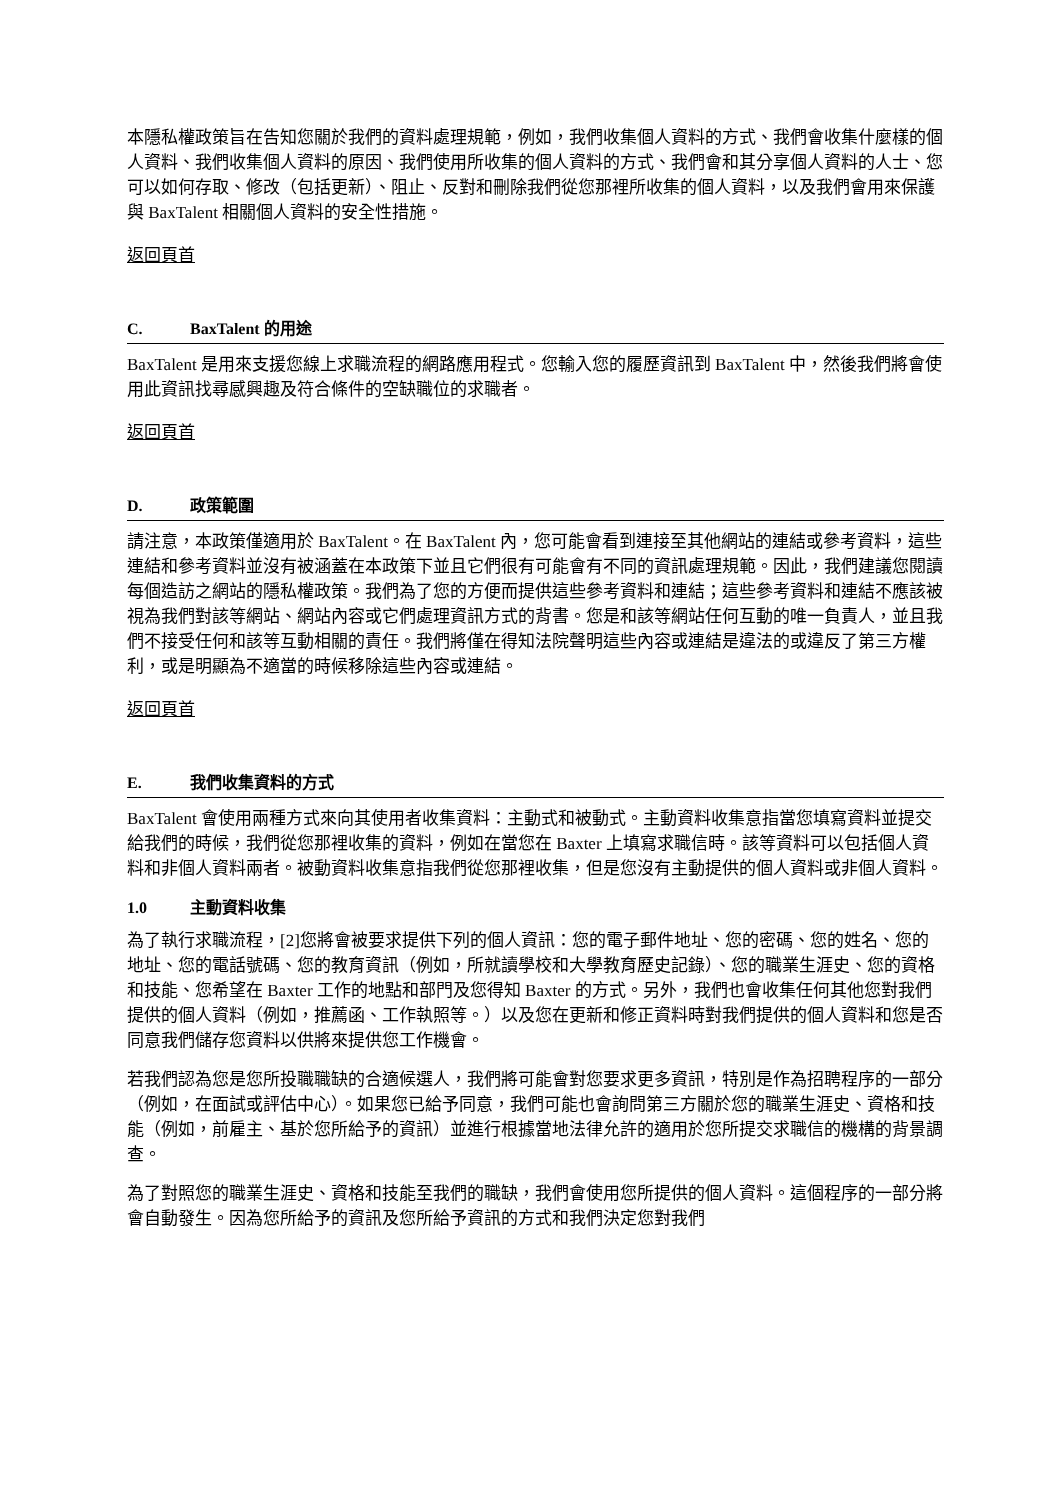本隱私權政策旨在告知您關於我們的資料處理規範，例如，我們收集個人資料的方式、我們會收集什麼樣的個人資料、我們收集個人資料的原因、我們使用所收集的個人資料的方式、我們會和其分享個人資料的人士、您可以如何存取、修改（包括更新）、阻止、反對和刪除我們從您那裡所收集的個人資料，以及我們會用來保護與 BaxTalent 相關個人資料的安全性措施。
返回頁首
C. BaxTalent 的用途
BaxTalent 是用來支援您線上求職流程的網路應用程式。您輸入您的履歷資訊到 BaxTalent 中，然後我們將會使用此資訊找尋感興趣及符合條件的空缺職位的求職者。
返回頁首
D. 政策範圍
請注意，本政策僅適用於 BaxTalent。在 BaxTalent 內，您可能會看到連接至其他網站的連結或參考資料，這些連結和參考資料並沒有被涵蓋在本政策下並且它們很有可能會有不同的資訊處理規範。因此，我們建議您閱讀每個造訪之網站的隱私權政策。我們為了您的方便而提供這些參考資料和連結；這些參考資料和連結不應該被視為我們對該等網站、網站內容或它們處理資訊方式的背書。您是和該等網站任何互動的唯一負責人，並且我們不接受任何和該等互動相關的責任。我們將僅在得知法院聲明這些內容或連結是違法的或違反了第三方權利，或是明顯為不適當的時候移除這些內容或連結。
返回頁首
E. 我們收集資料的方式
BaxTalent 會使用兩種方式來向其使用者收集資料：主動式和被動式。主動資料收集意指當您填寫資料並提交給我們的時候，我們從您那裡收集的資料，例如在當您在 Baxter 上填寫求職信時。該等資料可以包括個人資料和非個人資料兩者。被動資料收集意指我們從您那裡收集，但是您沒有主動提供的個人資料或非個人資料。
1.0 主動資料收集
為了執行求職流程，[2]您將會被要求提供下列的個人資訊：您的電子郵件地址、您的密碼、您的姓名、您的地址、您的電話號碼、您的教育資訊（例如，所就讀學校和大學教育歷史記錄）、您的職業生涯史、您的資格和技能、您希望在 Baxter 工作的地點和部門及您得知 Baxter 的方式。另外，我們也會收集任何其他您對我們提供的個人資料（例如，推薦函、工作執照等。）以及您在更新和修正資料時對我們提供的個人資料和您是否同意我們儲存您資料以供將來提供您工作機會。
若我們認為您是您所投職職缺的合適候選人，我們將可能會對您要求更多資訊，特別是作為招聘程序的一部分（例如，在面試或評估中心）。如果您已給予同意，我們可能也會詢問第三方關於您的職業生涯史、資格和技能（例如，前雇主、基於您所給予的資訊）並進行根據當地法律允許的適用於您所提交求職信的機構的背景調查。
為了對照您的職業生涯史、資格和技能至我們的職缺，我們會使用您所提供的個人資料。這個程序的一部分將會自動發生。因為您所給予的資訊及您所給予資訊的方式和我們決定您對我們